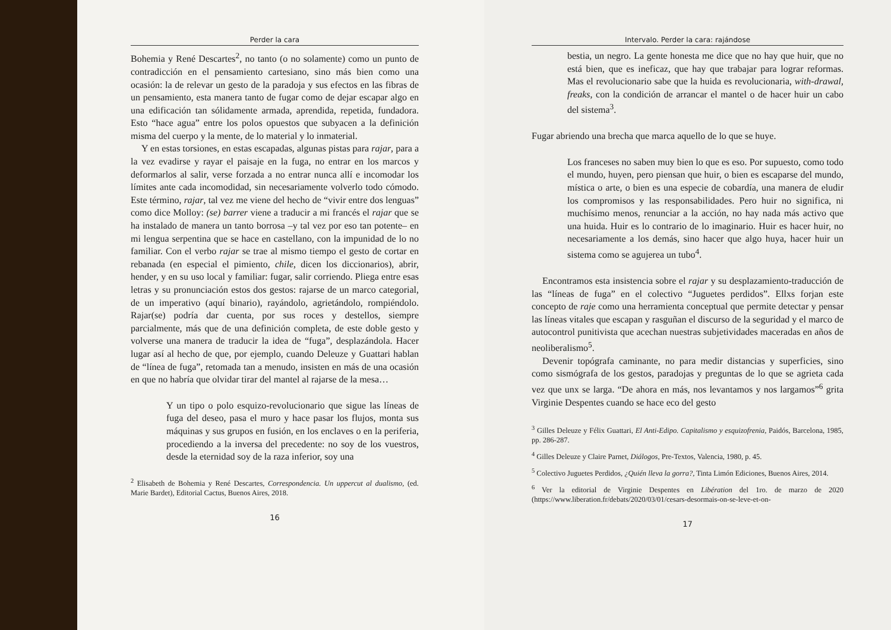Perder la cara
Bohemia y René Descartes<sup>2</sup>, no tanto (o no solamente) como un punto de contradicción en el pensamiento cartesiano, sino más bien como una ocasión: la de relevar un gesto de la paradoja y sus efectos en las fibras de un pensamiento, esta manera tanto de fugar como de dejar escapar algo en una edificación tan sólidamente armada, aprendida, repetida, fundadora. Esto “hace agua” entre los polos opuestos que subyacen a la definición misma del cuerpo y la mente, de lo material y lo inmaterial.
Y en estas torsiones, en estas escapadas, algunas pistas para rajar, para a la vez evadirse y rayar el paisaje en la fuga, no entrar en los marcos y deformarlos al salir, verse forzada a no entrar nunca allí e incomodar los límites ante cada incomodidad, sin necesariamente volverlo todo cómodo. Este término, rajar, tal vez me viene del hecho de “vivir entre dos lenguas” como dice Molloy: (se) barrer viene a traducir a mi francés el rajar que se ha instalado de manera un tanto borrosa –y tal vez por eso tan potente– en mi lengua serpentina que se hace en castellano, con la impunidad de lo no familiar. Con el verbo rajar se trae al mismo tiempo el gesto de cortar en rebanada (en especial el pimiento, chile, dicen los diccionarios), abrir, hender, y en su uso local y familiar: fugar, salir corriendo. Pliega entre esas letras y su pronunciación estos dos gestos: rajarse de un marco categorial, de un imperativo (aquí binario), rayándolo, agrietándolo, rompiéndolo. Rajar(se) podría dar cuenta, por sus roces y destellos, siempre parcialmente, más que de una definición completa, de este doble gesto y volverse una manera de traducir la idea de “fuga”, desplazándola. Hacer lugar así al hecho de que, por ejemplo, cuando Deleuze y Guattari hablan de “línea de fuga”, retomada tan a menudo, insisten en más de una ocasión en que no habría que olvidar tirar del mantel al rajarse de la mesa…
Y un tipo o polo esquizo-revolucionario que sigue las líneas de fuga del deseo, pasa el muro y hace pasar los flujos, monta sus máquinas y sus grupos en fusión, en los enclaves o en la periferia, procediendo a la inversa del precedente: no soy de los vuestros, desde la eternidad soy de la raza inferior, soy una
<sup>2</sup> Elisabeth de Bohemia y René Descartes, Correspondencia. Un uppercut al dualismo, (ed. Marie Bardet), Editorial Cactus, Buenos Aires, 2018.
16
Intervalo. Perder la cara: rajándose
bestia, un negro. La gente honesta me dice que no hay que huir, que no está bien, que es ineficaz, que hay que trabajar para lograr reformas. Mas el revolucionario sabe que la huida es revolucionaria, with-drawal, freaks, con la condición de arrancar el mantel o de hacer huir un cabo del sistema<sup>3</sup>.
Fugar abriendo una brecha que marca aquello de lo que se huye.
Los franceses no saben muy bien lo que es eso. Por supuesto, como todo el mundo, huyen, pero piensan que huir, o bien es escaparse del mundo, mística o arte, o bien es una especie de cobardía, una manera de eludir los compromisos y las responsabilidades. Pero huir no significa, ni muchísimo menos, renunciar a la acción, no hay nada más activo que una huida. Huir es lo contrario de lo imaginario. Huir es hacer huir, no necesariamente a los demás, sino hacer que algo huya, hacer huir un sistema como se agujerea un tubo<sup>4</sup>.
Encontramos esta insistencia sobre el rajar y su desplazamiento-traducción de las “líneas de fuga” en el colectivo “Juguetes perdidos”. Ellxs forjan este concepto de raje como una herramienta conceptual que permite detectar y pensar las líneas vitales que escapan y rasguñan el discurso de la seguridad y el marco de autocontrol punitivista que acechan nuestras subjetividades maceradas en años de neoliberalismo<sup>5</sup>.
Devenir topógrafa caminante, no para medir distancias y superficies, sino como sismógrafa de los gestos, paradojas y preguntas de lo que se agrieta cada vez que unx se larga. “De ahora en más, nos levantamos y nos largamos”<sup>6</sup> grita Virginie Despentes cuando se hace eco del gesto
<sup>3</sup> Gilles Deleuze y Félix Guattari, El Anti-Edipo. Capitalismo y esquizofrenia, Paidós, Barcelona, 1985, pp. 286-287.
<sup>4</sup> Gilles Deleuze y Claire Parnet, Diálogos, Pre-Textos, Valencia, 1980, p. 45.
<sup>5</sup> Colectivo Juguetes Perdidos, ¿Quién lleva la gorra?, Tinta Limón Ediciones, Buenos Aires, 2014.
<sup>6</sup> Ver la editorial de Virginie Despentes en Libération del 1ro. de marzo de 2020 (https://www.liberation.fr/debats/2020/03/01/cesars-desormais-on-se-leve-et-on-
17